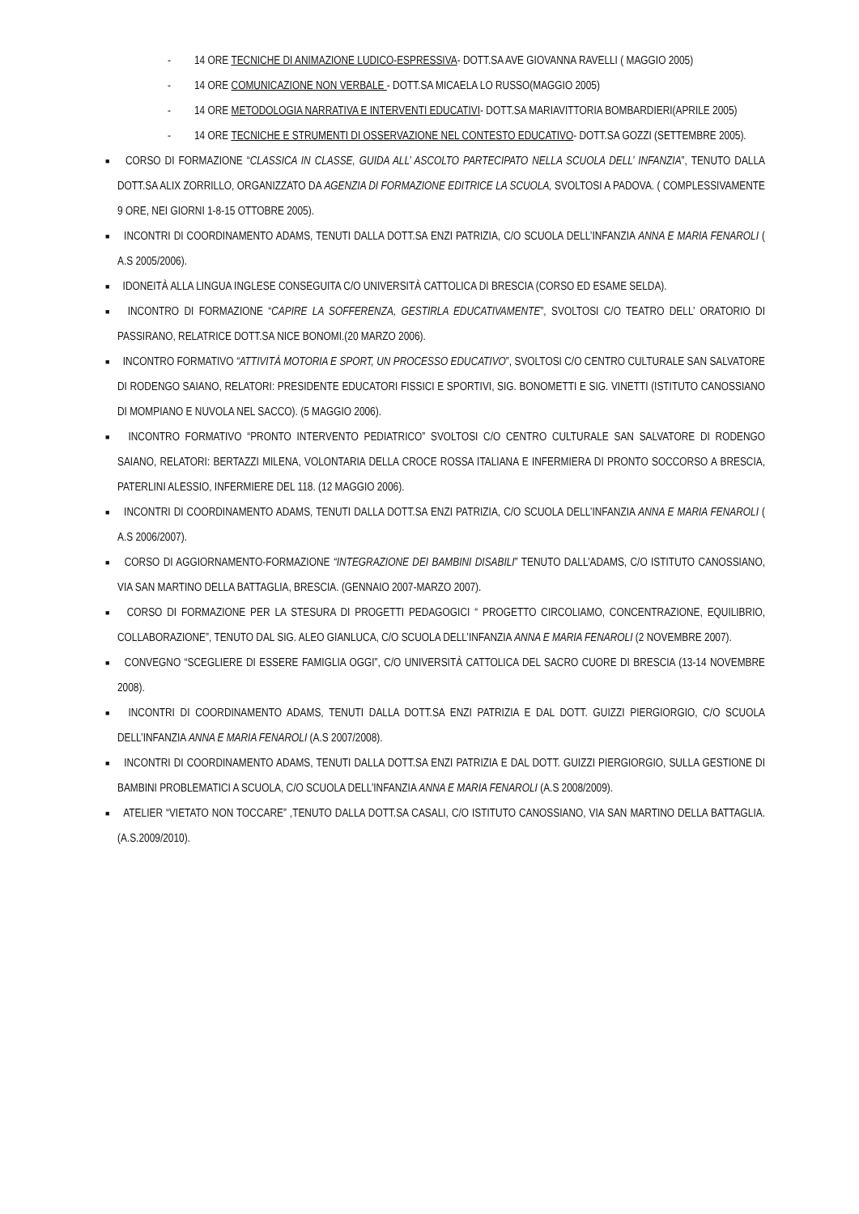- 14 ORE TECNICHE DI ANIMAZIONE LUDICO-ESPRESSIVA- DOTT.SA AVE GIOVANNA RAVELLI ( MAGGIO 2005)
- 14 ORE COMUNICAZIONE NON VERBALE - DOTT.SA MICAELA LO RUSSO(MAGGIO 2005)
- 14 ORE METODOLOGIA NARRATIVA E INTERVENTI EDUCATIVI- DOTT.SA MARIAVITTORIA BOMBARDIERI(APRILE 2005)
- 14 ORE TECNICHE E STRUMENTI DI OSSERVAZIONE NEL CONTESTO EDUCATIVO- DOTT.SA GOZZI (SETTEMBRE 2005).
■
CORSO DI FORMAZIONE “CLASSICA IN CLASSE, GUIDA ALL’ ASCOLTO PARTECIPATO NELLA SCUOLA DELL’ INFANZIA”, TENUTO DALLA DOTT.SA ALIX ZORRILLO, ORGANIZZATO DA AGENZIA DI FORMAZIONE EDITRICE LA SCUOLA, SVOLTOSI A PADOVA. ( COMPLESSIVAMENTE 9 ORE, NEI GIORNI 1-8-15 OTTOBRE 2005).
■
INCONTRI DI COORDINAMENTO ADAMS, TENUTI DALLA DOTT.SA ENZI PATRIZIA, C/O SCUOLA DELL’INFANZIA ANNA E MARIA FENAROLI ( A.S 2005/2006).
■
IDONEITÀ ALLA LINGUA INGLESE CONSEGUITA C/O UNIVERSITÀ CATTOLICA DI BRESCIA (CORSO ED ESAME SELDA).
■
INCONTRO DI FORMAZIONE “CAPIRE LA SOFFERENZA, GESTIRLA EDUCATIVAMENTE”, SVOLTOSI C/O TEATRO DELL’ ORATORIO DI PASSIRANO, RELATRICE DOTT.SA NICE BONOMI.(20 MARZO 2006).
■
INCONTRO FORMATIVO “ATTIVITÀ MOTORIA E SPORT, UN PROCESSO EDUCATIVO”, SVOLTOSI C/O CENTRO CULTURALE SAN SALVATORE DI RODENGO SAIANO, RELATORI: PRESIDENTE EDUCATORI FISSICI E SPORTIVI, SIG. BONOMETTI E SIG. VINETTI (ISTITUTO CANOSSIANO DI MOMPIANO E NUVOLA NEL SACCO). (5 MAGGIO 2006).
■
INCONTRO FORMATIVO “PRONTO INTERVENTO PEDIATRICO” SVOLTOSI C/O CENTRO CULTURALE SAN SALVATORE DI RODENGO SAIANO, RELATORI: BERTAZZI MILENA, VOLONTARIA DELLA CROCE ROSSA ITALIANA E INFERMIERA DI PRONTO SOCCORSO A BRESCIA, PATERLINI ALESSIO, INFERMIERE DEL 118. (12 MAGGIO 2006).
■
INCONTRI DI COORDINAMENTO ADAMS, TENUTI DALLA DOTT.SA ENZI PATRIZIA, C/O SCUOLA DELL’INFANZIA ANNA E MARIA FENAROLI ( A.S 2006/2007).
■
CORSO DI AGGIORNAMENTO-FORMAZIONE “INTEGRAZIONE DEI BAMBINI DISABILI” TENUTO DALL’ADAMS, C/O ISTITUTO CANOSSIANO, VIA SAN MARTINO DELLA BATTAGLIA, BRESCIA. (GENNAIO 2007-MARZO 2007).
■
CORSO DI FORMAZIONE PER LA STESURA DI PROGETTI PEDAGOGICI “ PROGETTO CIRCOLIAMO, CONCENTRAZIONE, EQUILIBRIO, COLLABORAZIONE”, TENUTO DAL SIG. ALEO GIANLUCA, C/O SCUOLA DELL’INFANZIA ANNA E MARIA FENAROLI (2 NOVEMBRE 2007).
■
CONVEGNO “SCEGLIERE DI ESSERE FAMIGLIA OGGI”, C/O UNIVERSITÀ CATTOLICA DEL SACRO CUORE DI BRESCIA (13-14 NOVEMBRE 2008).
■
INCONTRI DI COORDINAMENTO ADAMS, TENUTI DALLA DOTT.SA ENZI PATRIZIA E DAL DOTT. GUIZZI PIERGIORGIO, C/O SCUOLA DELL’INFANZIA ANNA E MARIA FENAROLI (A.S 2007/2008).
■
INCONTRI DI COORDINAMENTO ADAMS, TENUTI DALLA DOTT.SA ENZI PATRIZIA E DAL DOTT. GUIZZI PIERGIORGIO, SULLA GESTIONE DI BAMBINI PROBLEMATICI A SCUOLA, C/O SCUOLA DELL’INFANZIA ANNA E MARIA FENAROLI (A.S 2008/2009).
■
ATELIER “VIETATO NON TOCCARE” ,TENUTO DALLA DOTT.SA CASALI, C/O ISTITUTO CANOSSIANO, VIA SAN MARTINO DELLA BATTAGLIA. (A.S.2009/2010).